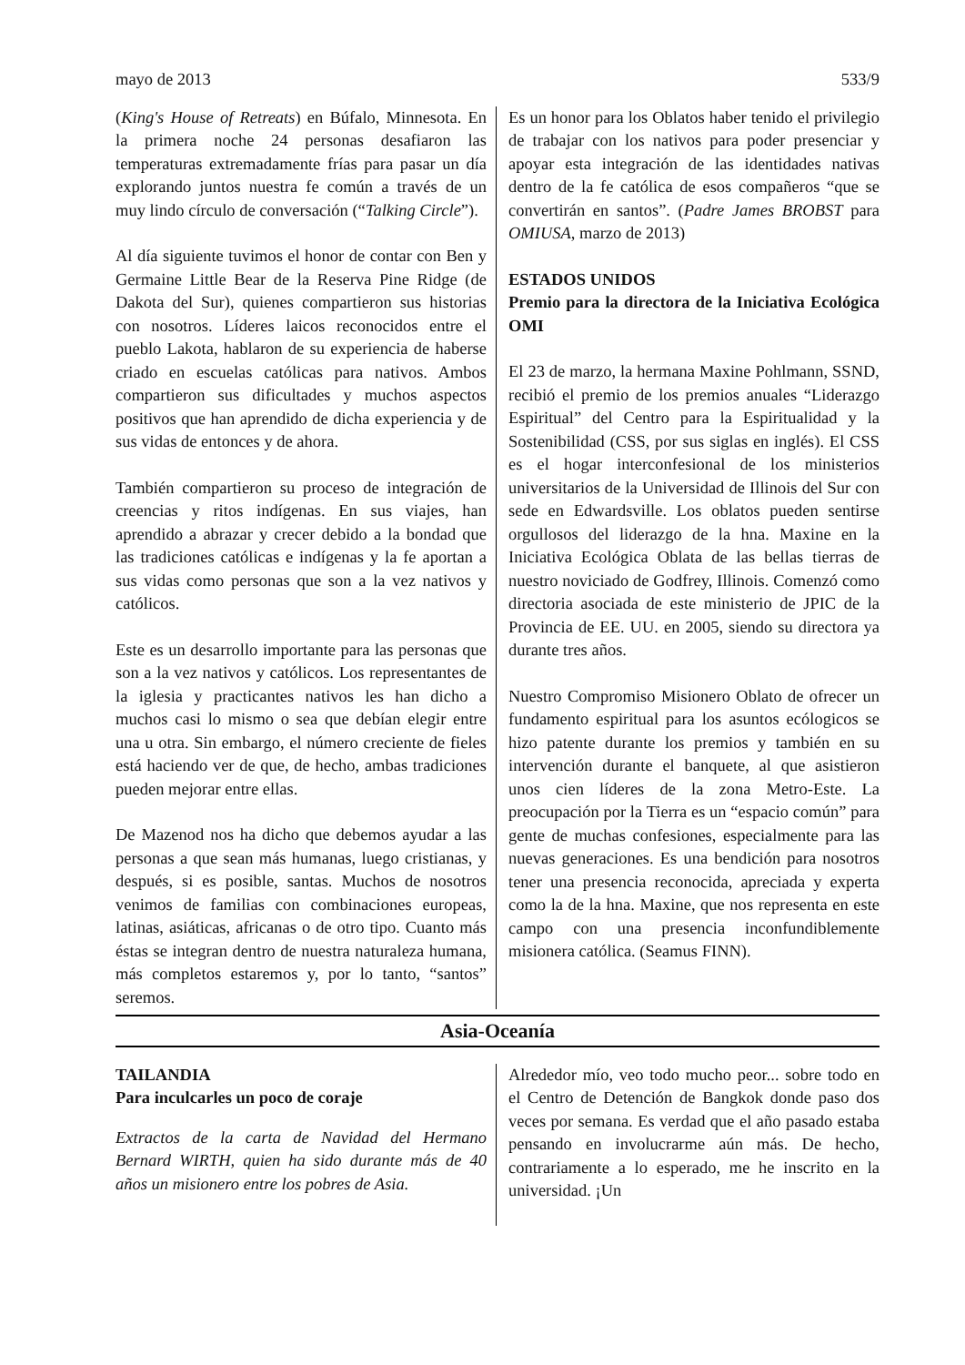mayo de 2013 533/9
(King's House of Retreats) en Búfalo, Minnesota. En la primera noche 24 personas desafiaron las temperaturas extremadamente frías para pasar un día explorando juntos nuestra fe común a través de un muy lindo círculo de conversación (“Talking Circle”).
Al día siguiente tuvimos el honor de contar con Ben y Germaine Little Bear de la Reserva Pine Ridge (de Dakota del Sur), quienes compartieron sus historias con nosotros. Líderes laicos reconocidos entre el pueblo Lakota, hablaron de su experiencia de haberse criado en escuelas católicas para nativos. Ambos compartieron sus dificultades y muchos aspectos positivos que han aprendido de dicha experiencia y de sus vidas de entonces y de ahora.
También compartieron su proceso de integración de creencias y ritos indígenas. En sus viajes, han aprendido a abrazar y crecer debido a la bondad que las tradiciones católicas e indígenas y la fe aportan a sus vidas como personas que son a la vez nativos y católicos.
Este es un desarrollo importante para las personas que son a la vez nativos y católicos. Los representantes de la iglesia y practicantes nativos les han dicho a muchos casi lo mismo o sea que debían elegir entre una u otra. Sin embargo, el número creciente de fieles está haciendo ver de que, de hecho, ambas tradiciones pueden mejorar entre ellas.
De Mazenod nos ha dicho que debemos ayudar a las personas a que sean más humanas, luego cristianas, y después, si es posible, santas. Muchos de nosotros venimos de familias con combinaciones europeas, latinas, asiáticas, africanas o de otro tipo. Cuanto más éstas se integran dentro de nuestra naturaleza humana, más completos estaremos y, por lo tanto, “santos” seremos.
Es un honor para los Oblatos haber tenido el privilegio de trabajar con los nativos para poder presenciar y apoyar esta integración de las identidades nativas dentro de la fe católica de esos compañeros “que se convertirán en santos”. (Padre James BROBST para OMIUSA, marzo de 2013)
ESTADOS UNIDOS
Premio para la directora de la Iniciativa Ecológica OMI
El 23 de marzo, la hermana Maxine Pohlmann, SSND, recibió el premio de los premios anuales “Liderazgo Espiritual” del Centro para la Espiritualidad y la Sostenibilidad (CSS, por sus siglas en inglés). El CSS es el hogar interconfesional de los ministerios universitarios de la Universidad de Illinois del Sur con sede en Edwardsville. Los oblatos pueden sentirse orgullosos del liderazgo de la hna. Maxine en la Iniciativa Ecológica Oblata de las bellas tierras de nuestro noviciado de Godfrey, Illinois. Comenzó como directoria asociada de este ministerio de JPIC de la Provincia de EE. UU. en 2005, siendo su directora ya durante tres años.
Nuestro Compromiso Misionero Oblato de ofrecer un fundamento espiritual para los asuntos ecólogicos se hizo patente durante los premios y también en su intervención durante el banquete, al que asistieron unos cien líderes de la zona Metro-Este. La preocupación por la Tierra es un “espacio común” para gente de muchas confesiones, especialmente para las nuevas generaciones. Es una bendición para nosotros tener una presencia reconocida, apreciada y experta como la de la hna. Maxine, que nos representa en este campo con una presencia inconfundiblemente misionera católica. (Seamus FINN).
Asia-Oceanía
TAILANDIA
Para inculcarles un poco de coraje
Extractos de la carta de Navidad del Hermano Bernard WIRTH, quien ha sido durante más de 40 años un misionero entre los pobres de Asia.
Alrededor mío, veo todo mucho peor... sobre todo en el Centro de Detención de Bangkok donde paso dos veces por semana. Es verdad que el año pasado estaba pensando en involucrarme aún más. De hecho, contrariamente a lo esperado, me he inscrito en la universidad. ¡Un